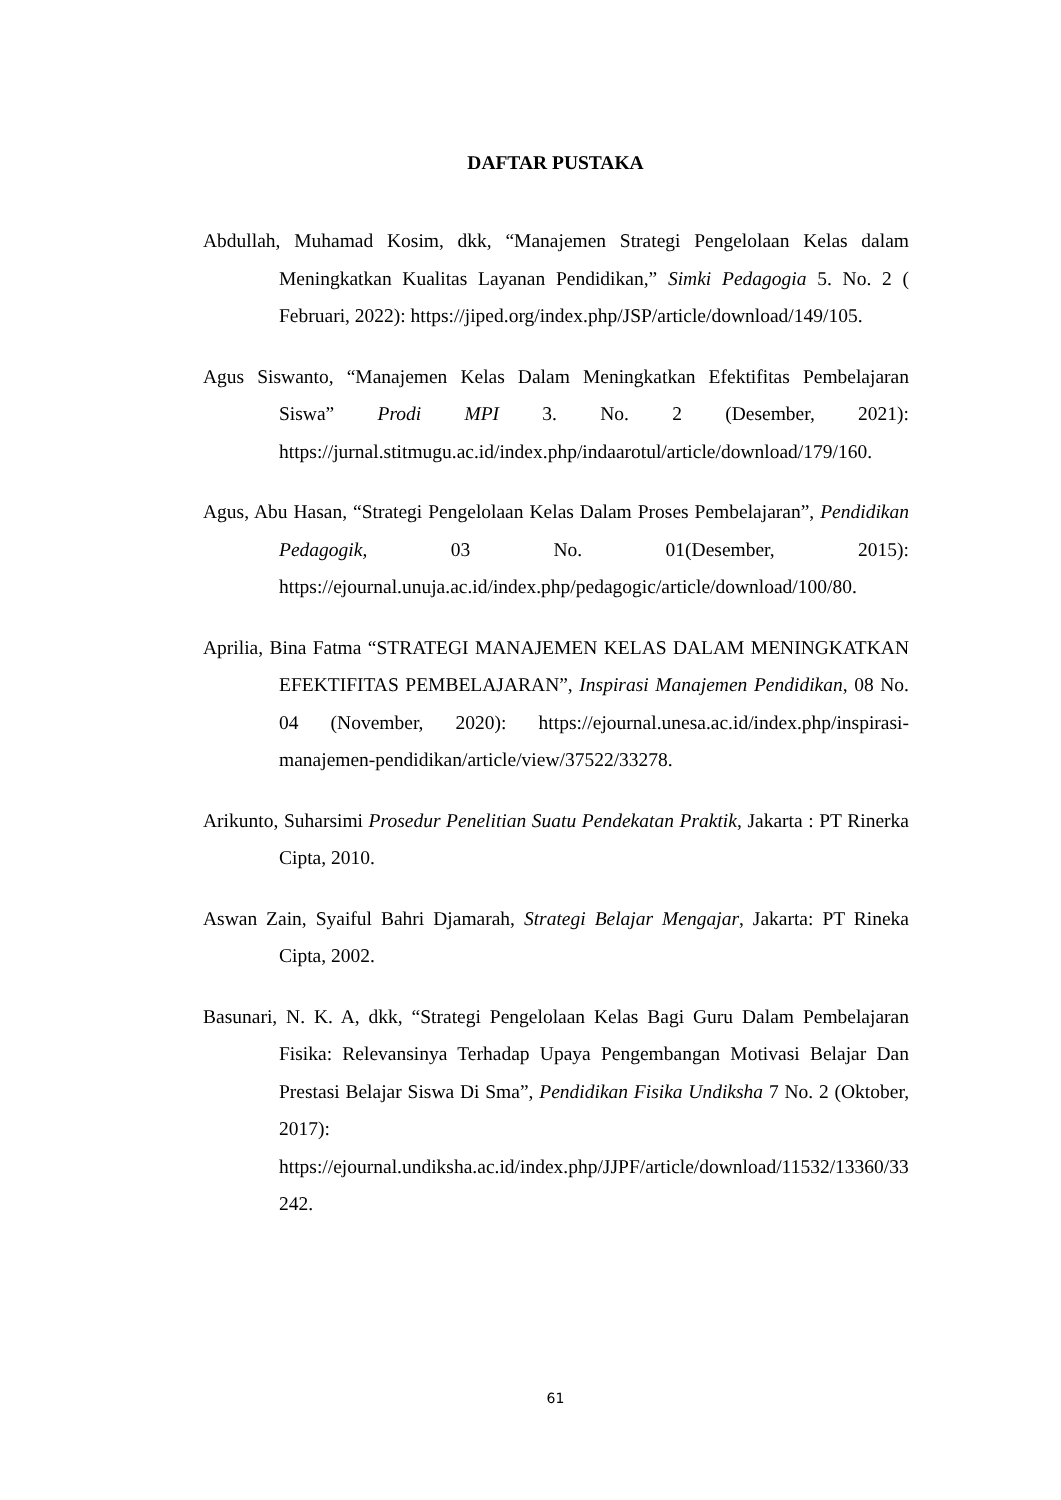DAFTAR PUSTAKA
Abdullah, Muhamad Kosim, dkk, “Manajemen Strategi Pengelolaan Kelas dalam Meningkatkan Kualitas Layanan Pendidikan,” Simki Pedagogia 5. No. 2 ( Februari, 2022): https://jiped.org/index.php/JSP/article/download/149/105.
Agus Siswanto, “Manajemen Kelas Dalam Meningkatkan Efektifitas Pembelajaran Siswa” Prodi MPI 3. No. 2 (Desember, 2021): https://jurnal.stitmugu.ac.id/index.php/indaarotul/article/download/179/160.
Agus, Abu Hasan, “Strategi Pengelolaan Kelas Dalam Proses Pembelajaran”, Pendidikan Pedagogik, 03 No. 01(Desember, 2015): https://ejournal.unuja.ac.id/index.php/pedagogic/article/download/100/80.
Aprilia, Bina Fatma “STRATEGI MANAJEMEN KELAS DALAM MENINGKATKAN EFEKTIFITAS PEMBELAJARAN”, Inspirasi Manajemen Pendidikan, 08 No. 04 (November, 2020): https://ejournal.unesa.ac.id/index.php/inspirasi-manajemen-pendidikan/article/view/37522/33278.
Arikunto, Suharsimi Prosedur Penelitian Suatu Pendekatan Praktik, Jakarta : PT Rinerka Cipta, 2010.
Aswan Zain, Syaiful Bahri Djamarah, Strategi Belajar Mengajar, Jakarta: PT Rineka Cipta, 2002.
Basunari, N. K. A, dkk, “Strategi Pengelolaan Kelas Bagi Guru Dalam Pembelajaran Fisika: Relevansinya Terhadap Upaya Pengembangan Motivasi Belajar Dan Prestasi Belajar Siswa Di Sma”, Pendidikan Fisika Undiksha 7 No. 2 (Oktober, 2017): https://ejournal.undiksha.ac.id/index.php/JJPF/article/download/11532/13360/33242.
61